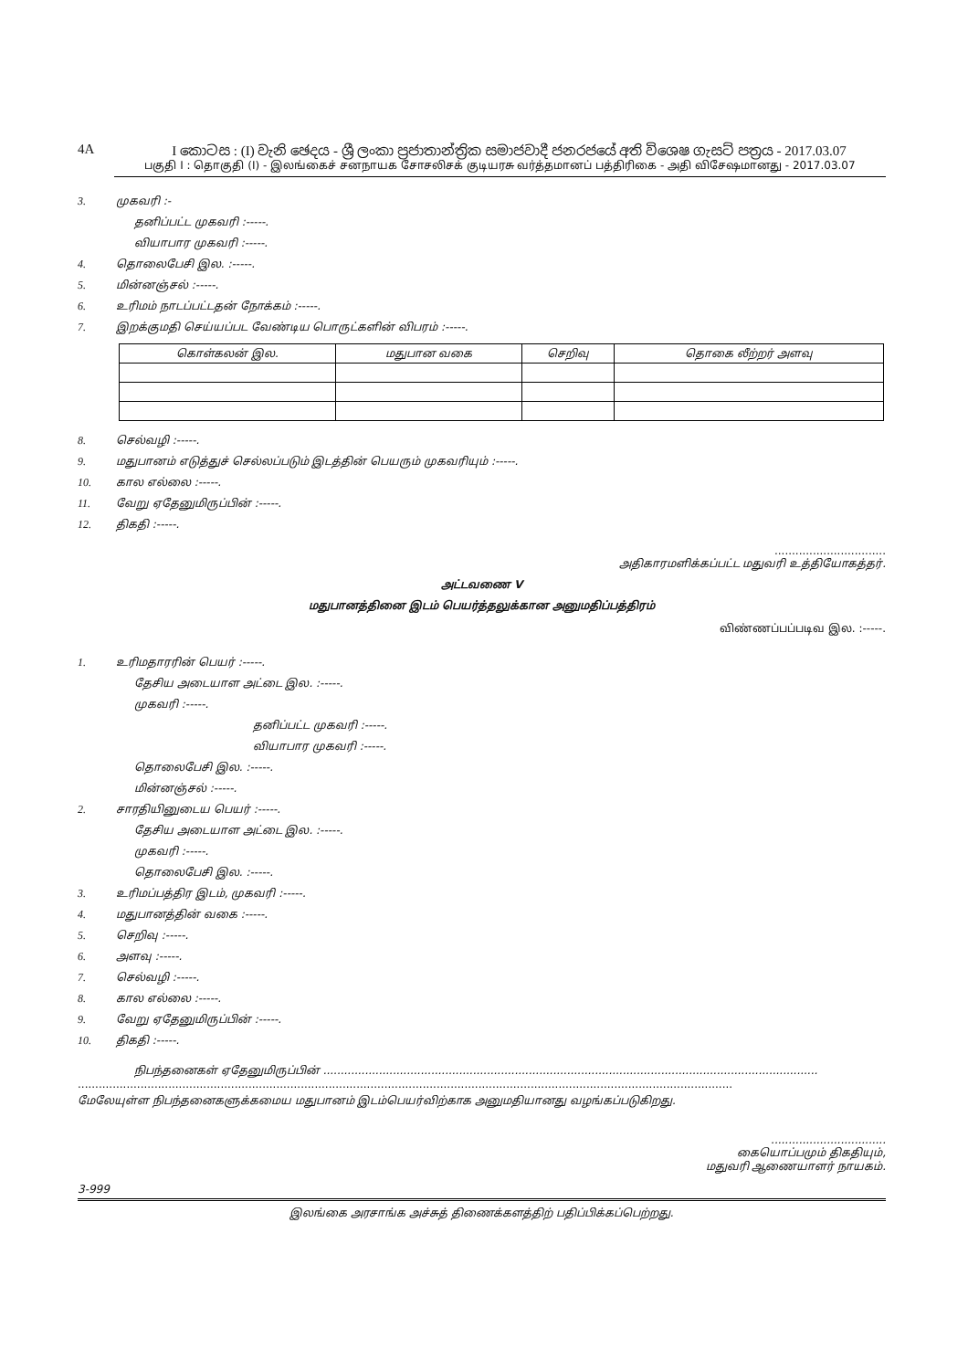4A I කොටස : (I) වැනි ඡෙදය - ශ්‍රී ලංකා ප්‍රජාතාන්ත්‍රික සමාජවාදී ජනරජයේ අති විශෙෂ ගැසට් පත්‍රය - 2017.03.07
பகுதி I : தொகுதி (I) - இலங்கைச் சனநாயக சோசலிசக் குடியரசு வர்த்தமானப் பத்திரிகை - அதி விசேஷமானது - 2017.03.07
3. முகவரி :-
தனிப்பட்ட முகவரி :-----.
வியாபார முகவரி :-----.
4. தொலைபேசி இல. :-----.
5. மின்னஞ்சல் :-----.
6. உரிமம் நாடப்பட்டதன் நோக்கம் :-----.
7. இறக்குமதி செய்யப்பட வேண்டிய பொருட்களின் விபரம் :-----.
| கொள்கலன் இல. | மதுபான வகை | செறிவு | தொகை லீற்றர் அளவு |
| --- | --- | --- | --- |
8. செல்வழி :-----.
9. மதுபானம் எடுத்துச் செல்லப்படும் இடத்தின் பெயரும் முகவரியும் :-----.
10. கால எல்லை :-----.
11. வேறு ஏதேனுமிருப்பின் :-----.
12. திகதி :-----.
................................
அதிகாரமளிக்கப்பட்ட மதுவரி உத்தியோகத்தர்.
அட்டவணை V
மதுபானத்தினை இடம் பெயர்த்தலுக்கான அனுமதிப்பத்திரம்
விண்ணப்பப்படிவ இல. :-----.
1. உரிமதாரரின் பெயர் :-----.
தேசிய அடையாள அட்டை இல. :-----.
முகவரி :-----.
தனிப்பட்ட முகவரி :-----.
வியாபார முகவரி :-----.
தொலைபேசி இல. :-----.
மின்னஞ்சல் :-----.
2. சாரதியினுடைய பெயர் :-----.
தேசிய அடையாள அட்டை இல. :-----.
முகவரி :-----.
தொலைபேசி இல. :-----.
3. உரிமப்பத்திர இடம், முகவரி :-----.
4. மதுபானத்தின் வகை :-----.
5. செறிவு :-----.
6. அளவு :-----.
7. செல்வழி :-----.
8. கால எல்லை :-----.
9. வேறு ஏதேனுமிருப்பின் :-----.
10. திகதி :-----.
நிபந்தனைகள் ஏதேனுமிருப்பின் ..............................................................................................................................................
............................................................................................................................................................................................
மேலேயுள்ள நிபந்தனைகளுக்கமைய மதுபானம் இடம்பெயர்விற்காக அனுமதியானது வழங்கப்படுகிறது.
.................................
கையொப்பமும் திகதியும்,
மதுவரி ஆணையாளர் நாயகம்.
3-999
இலங்கை அரசாங்க அச்சுத் திணைக்களத்திற் பதிப்பிக்கப்பெற்றது.